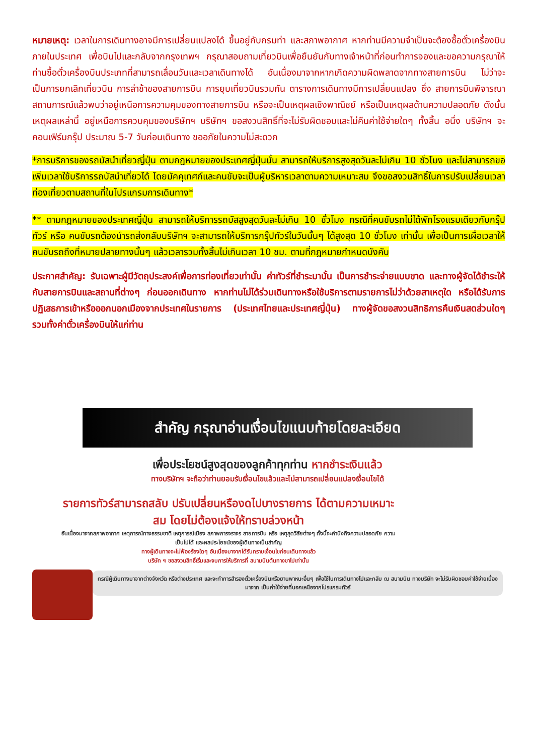หมายเหตุ: เวลาในการเดินทางอาจมีการเปลี่ยนแปลงได้ ขึ้นอยู่กับกรมท่า และสภาพอากาศ หากท่านมีความจำเป็นจะต้องซื้อตั๋วเครื่องบินภายในประเทศ เพื่อบินไปและกลับจากกรุงเทพฯ กรุณาสอบถามเที่ยวบินเพื่อยืนยันกับทางเจ้าหน้าที่ก่อนทำการจองและขอความกรุณาให้ท่านซื้อตั๋วเครื่องบินประเภทที่สามารถเลื่อนวันและเวลาเดินทางได้ อันเนื่องมาจากหากเกิดความผิดพลาดจากทางสายการบิน ไม่ว่าจะเป็นการยกเลิกเที่ยวบิน การล่าช้าของสายการบิน การยุบเที่ยวบินรวมกัน ตารางการเดินทางมีการเปลี่ยนแปลง ซึ่ง สายการบินพิจารณาสถานการณ์แล้วพบว่าอยู่เหนือการความคุมของทางสายการบิน หรือจะเป็นเหตุผลเชิงพาณิชย์ หรือเป็นเหตุผลด้านความปลอดภัย ดังนั้นเหตุผลเหล่านี้ อยู่เหนือการควบคุมของบริษัทฯ บริษัทฯ ขอสงวนสิทธิ์ที่จะไม่รับผิดชอบและไม่คืนค่าใช้จ่ายใดๆ ทั้งสิ้น อนึ่ง บริษัทฯ จะคอนเฟิร์มกรุ๊ป ประมาณ 5-7 วันก่อนเดินทาง ขออภัยในความไม่สะดวก
*การบริการของรถบัสนำเที่ยวญี่ปุ่น ตามกฎหมายของประเทศญี่ปุ่นนั้น สามารถให้บริการสูงสุดวันละไม่เกิน 10 ชั่วโมง และไม่สามารถขอเพิ่มเวลาใช้บริการรถบัสนำเที่ยวได้ โดยมัคคุเทศก์และคนขับจะเป็นผู้บริหารเวลาตามความเหมาะสม จึงขอสงวนสิทธิ์ในการปรับเปลี่ยนเวลาท่องเที่ยวตามสถานที่ในโปรแกรมการเดินทาง*
** ตามกฎหมายของประเทศญี่ปุ่น สามารถให้บริการรถบัสสูงสุดวันละไม่เกิน 10 ชั่วโมง กรณีที่คนขับรถไม่ได้พักโรงแรมเดียวกับกรุ๊ปทัวร์ หรือ คนขับรถต้องนำรถส่งกลับบริษัทฯ จะสามารถให้บริการกรุ๊ปทัวร์ในวันนั้นๆ ได้สูงสุด 10 ชั่วโมง เท่านั้น เพื่อเป็นการเผื่อเวลาให้คนขับรถถึงที่หมายปลายทางนั้นๆ แล้วเวลารวมทั้งสิ้นไม่เกินเวลา 10 ชม. ตามที่กฎหมายกำหนดบังคับ
ประกาศสำคัญ: รับเฉพาะผู้มีวัตถุประสงค์เพื่อการท่องเที่ยวเท่านั้น ค่าทัวร์ที่ชำระมานั้น เป็นการชำระจ่ายแบบขาด และทางผู้จัดได้ชำระให้กับสายการบินและสถานที่ต่างๆ ก่อนออกเดินทาง หากท่านไม่ได้ร่วมเดินทางหรือใช้บริการตามรายการไม่ว่าด้วยสาเหตุใด หรือได้รับการปฏิเสธการเข้าหรือออกนอกเมืองจากประเทศในรายการ (ประเทศไทยและประเทศญี่ปุ่น) ทางผู้จัดขอสงวนสิทธิการคืนเงินสดส่วนใดๆ รวมทั้งค่าตั๋วเครื่องบินให้แก่ท่าน
สำคัญ กรุณาอ่านเงื่อนไขแนบท้ายโดยละเอียด
เพื่อประโยชน์สูงสุดของลูกค้าทุกท่าน หากชำระเงินแล้ว
ทางบริษัทฯ จะถือว่าท่านยอมรับเงื่อนไขแล้วและไม่สามารถเปลี่ยนแปลงเงื่อนไขได้
รายการทัวร์สามารถสลับ ปรับเปลี่ยนหรืองดไปบางรายการ ได้ตามความเหมาะสม โดยไม่ต้องแจ้งให้ทราบล่วงหน้า
อันเนื่องมาจากสภาพอากาศ เหตุการณ์ทางธรรมชาติ เหตุการณ์เมือง สภาพการจราจร สายการบิน หรือ เหตุสุดวิสัยต่างๆ ทั้งนี้จะคำนึงถึงความปลอดภัย ความเป็นไปได้ และผลประโยชน์ของผู้เดินทางเป็นสำคัญ
ทางผู้เดินทางจะไม่ฟ้องร้องใดๆ อันเนื่องมาจากได้รับทราบเงื่อนไขก่อนเดินทางแล้ว
บริษัท ฯ ขอสงวนสิทธิ์เริ่มและจบการให้บริการที่ สนามบินต้นทางขาไปเท่านั้น
กรณีผู้เดินทางมาจากต่างจังหวัด หรือต่างประเทศ และจะทำการสำรองตั๋วเครื่องบินหรือยานพาหนะอื่นๆ เพื่อใช้ในการเดินทางไปและกลับ ณ สนามบิน ทางบริษัท จะไม่รับผิดชอบค่าใช้จ่ายเนื่องมาจาก เป็นค่าใช้จ่ายที่นอกเหนือจากโปรแกรมทัวร์